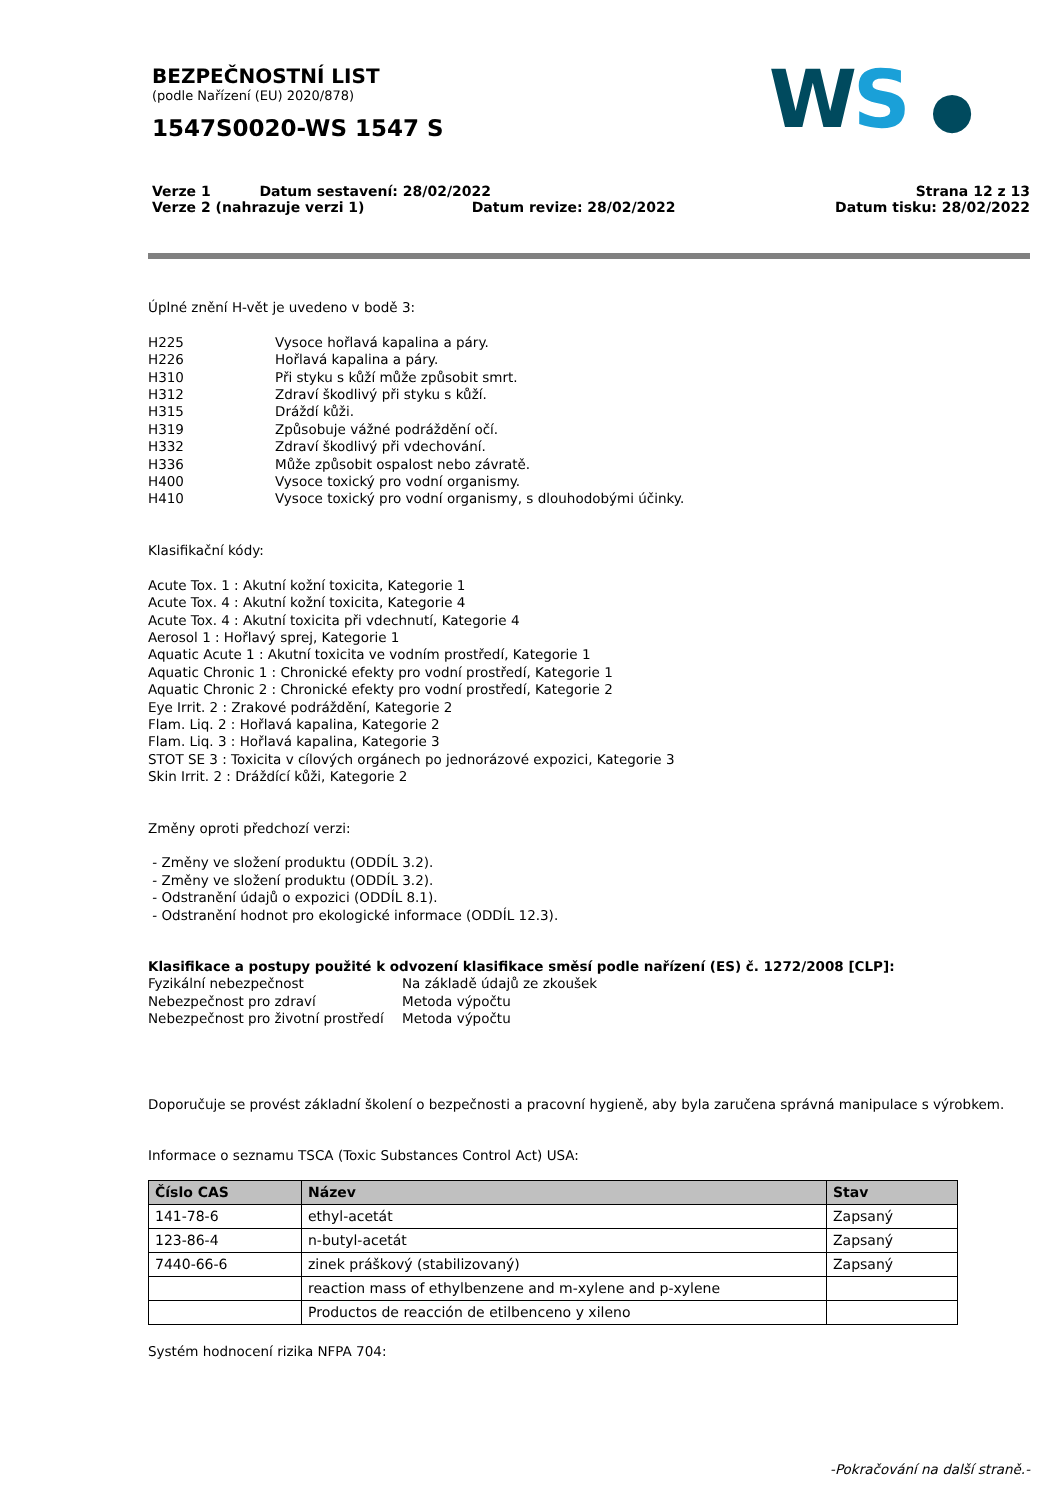BEZPEČNOSTNÍ LIST
(podle Nařízení (EU) 2020/878)
1547S0020-WS 1547 S
WS ●
Verze 1 Datum sestavení: 28/02/2022
Verze 2 (nahrazuje verzi 1) Datum revize: 28/02/2022
Strana 12 z 13
Datum tisku: 28/02/2022
Úplné znění H-vět je uvedeno v bodě 3:
H225 Vysoce hořlavá kapalina a páry.
H226 Hořlavá kapalina a páry.
H310 Při styku s kůží může způsobit smrt.
H312 Zdraví škodlivý při styku s kůží.
H315 Dráždí kůži.
H319 Způsobuje vážné podráždění očí.
H332 Zdraví škodlivý při vdechování.
H336 Může způsobit ospalost nebo závratě.
H400 Vysoce toxický pro vodní organismy.
H410 Vysoce toxický pro vodní organismy, s dlouhodobými účinky.
Klasifikační kódy:
Acute Tox. 1 : Akutní kožní toxicita, Kategorie 1
Acute Tox. 4 : Akutní kožní toxicita, Kategorie 4
Acute Tox. 4 : Akutní toxicita při vdechnutí, Kategorie 4
Aerosol 1 : Hořlavý sprej, Kategorie 1
Aquatic Acute 1 : Akutní toxicita ve vodním prostředí, Kategorie 1
Aquatic Chronic 1 : Chronické efekty pro vodní prostředí, Kategorie 1
Aquatic Chronic 2 : Chronické efekty pro vodní prostředí, Kategorie 2
Eye Irrit. 2 : Zrakové podráždění, Kategorie 2
Flam. Liq. 2 : Hořlavá kapalina, Kategorie 2
Flam. Liq. 3 : Hořlavá kapalina, Kategorie 3
STOT SE 3 : Toxicita v cílových orgánech po jednorázové expozici, Kategorie 3
Skin Irrit. 2 : Dráždící kůži, Kategorie 2
Změny oproti předchozí verzi:
- Změny ve složení produktu (ODDÍL 3.2).
- Změny ve složení produktu (ODDÍL 3.2).
- Odstranění údajů o expozici (ODDÍL 8.1).
- Odstranění hodnot pro ekologické informace (ODDÍL 12.3).
Klasifikace a postupy použité k odvození klasifikace směsí podle nařízení (ES) č. 1272/2008 [CLP]:
Fyzikální nebezpečnost Na základě údajů ze zkoušek
Nebezpečnost pro zdraví Metoda výpočtu
Nebezpečnost pro životní prostředí Metoda výpočtu
Doporučuje se provést základní školení o bezpečnosti a pracovní hygieně, aby byla zaručena správná manipulace s výrobkem.
Informace o seznamu TSCA (Toxic Substances Control Act) USA:
| Číslo CAS | Název | Stav |
| --- | --- | --- |
| 141-78-6 | ethyl-acetát | Zapsaný |
| 123-86-4 | n-butyl-acetát | Zapsaný |
| 7440-66-6 | zinek práškový (stabilizovaný) | Zapsaný |
| | reaction mass of ethylbenzene and m-xylene and p-xylene | |
| | Productos de reacción de etilbenceno y xileno | |
Systém hodnocení rizika NFPA 704:
-Pokračování na další straně.-